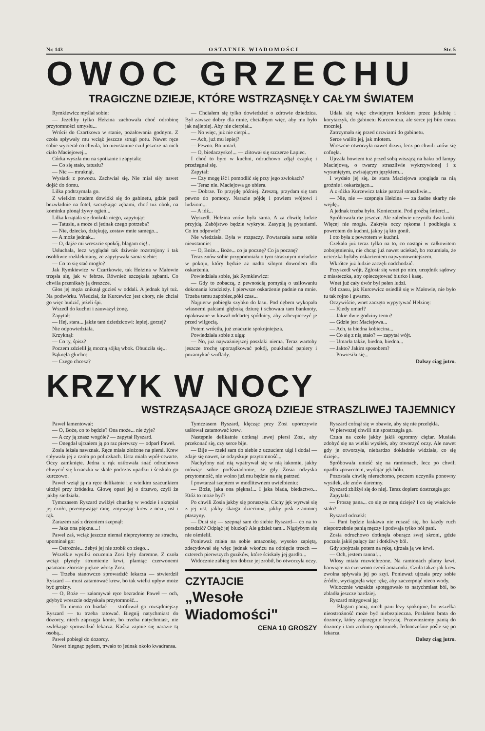Nr. 143 O S T A T N I E W I A D O M O Ś C I Str. 5
OWOC GRZECHU
TRAGICZNE DZIEJE, KTÓRE WSTRZĄSNĘŁY CAŁYM ŚWIATEM
Rymkiewicz myślał sobie:
— Jeżeliby tylko Hełzina zachowała choć odrobinę przytomności umysłu...
Wrócił do Czartkowa w stanie, pożałowania godnym. Z czoła spływały mu wciąż jeszcze strugi potu. Nawet ręce sobie wycierał co chwila, bo nieustannie czuł jeszcze na nich ciało Maciejowej...
Córka wyszła mu na spotkanie i zapytała:
— Co się stało, tatusiu?
— Nic — mruknął.
Wysiadł z powozu. Zachwiał się. Nie miał siły nawet dojść do domu.
Lilka podtrzymała go.
Z wielkim trudem dowlókł się do gabinetu, gdzie padł bezwładnie na fotel, szczękając zębami, choć tuż obok, na kominku płonął żywy ogień...
Lilka krzątała się dookoła niego, zapytując:
— Tatusiu, a może ci jednak czego potrzeba?
— Nie, dziecko, dziękuję, zostaw mnie samego...
— A może jednak...
— O, dajże mi wreszcie spokój, błagam cię!..
Usłuchała, lecz wyglądał tak dziwnie rozstrojony i tak osobliwie rozklekotany, że zapytywała sama siebie:
— Co to się stać mogło?
Jak Rymkiewicz w Czartkowie, tak Hełzina w Małowie trzęsła się, jak w febrze. Również szczękała zębami. Co chwila przenikały ją dreszcze.
Głos jej męża zniknął gdzieś w oddali. A jednak był tuż. Na podwórku. Wiedział, że Kurcewicz jest chory, nie chciał go więc budzić, jeżeli śpi.
Wszedł do kuchni i zauważył żonę.
Zapytał:
— Hej, stara... jakże tam dziedzicowi: lepiej, gorzej?
Nie odpowiedziała.
Krzyknął:
— Co ty, śpisz?
Poczem zdzielił ją mocną sójką wbok. Obudziła się...
Bąknęła głucho:
— Czego chcesz?
— Chciałem się tylko dowiedzieć o zdrowie dziedzica. Był zawsze dobry dla mnie, chciałbym więc, aby mu było jak najlepiej. Aby nie cierpiał...
— No więc, już nie cierpi...
— Ach, już mu lepiej?
— Pewno. Bo umarł.
— O, biedaczysko!... — zlitował się szczerze Łapiec.
I choć to było w kuchni, odruchowo zdjął czapkę i przeżegnał się.
Zapytał:
— Czy mogę iść i pomodlić się przy jego zwłokach?
— Teraz nie. Maciejowa go ubiera.
— Dobrze. To przyjdę później. Zresztą, przydam się tam pewno do pomocy. Narazie pójdę i powiem wójtowi i ludziom...
— A idź...
Wyszedł. Hełzina znów była sama. A za chwilę ludzie przyjdą. Zabójstwo będzie wykryte. Zasypią ją pytaniami. Co im odpowie?
Nie wiedziała. Była w rozpaczy. Powtarzała sama sobie nieustannie:
— O, Boże... Boże... co ja pocznę? Co ja pocznę?
Teraz znów sobie przypomniała o tym strasznym nieładzie w pokoju, który będzie aż nadto silnym dowodem dla oskarżenia.
Powiedziała sobie, jak Rymkiewicz:
— Gdy to zobaczą, z pewnością pomyślą o usiłowaniu dokonania kradzieży. I pierwsze oskarżenie padnie na mnie. Trzeba temu zapobiec,póki czas...
Najpierw pobiegła szybko do lasu. Pod dębem wykopała własnemi palcami głęboką dziurę i schowała tam banknoty, opakowane w kawał oddartej spódnicy, aby zabezpieczyć je przed wilgocią.
Potem wróciła, już znacznie spokojniejsza.
Powiedziała sobie z ulgą:
— No, już najważniejszej poszlaki niema. Teraz wartoby jeszcze trochę uporządkować pokój, poukładać papiery i pozamykać szuflady.
Udała się więc chwiejnym krokiem przez jadalnię i korytarzyk, do gabinetu Kurcewicza, ale serce jej biło coraz mocniej.
Zatrzymała się przed drzwiami do gabinetu.
Serce waliło jej, jak młotem.
Wreszcie otworzyła nawet drzwi, lecz po chwili znów się cofnęła.
Ujrzała bowiem tuż przed sobą wiszącą na haku od lampy Maciejową, o twarzy straszliwie wykrzywionej i z wysuniętym, zwisającym językiem...
I wydało jej się, że stara Maciejowa spogląda na nią groźnie i oskarżająco...
A z łóżka Kurcewicz także patrzał straszliwie...
— Nie, nie — szepnęła Hełzina — za żadne skarby nie wejdę...
A jednak trzeba było. Koniecznie. Pod groźbą śmierci...
Spróbowała raz jeszcze. Ale zaledwie uczyniła dwa kroki. Więcej nie mogła. Zakryła oczy rękoma i podbiegła z powrotem do kuchni, jakby ją kto gonił.
I oto była z powrotem w kuchni.
Czekała już teraz tylko na to, co nastąpi w całkowitem zobojętnieniu, nie chcąc już nawet uciekać, bo rozumiała, że ucieczka byłaby oskarżeniem najwymowniejszem.
Wkrótce już ludzie zaczęli nadchodzić.
Przyszedł wójt. Zgłosił się wnet po nim, urzędnik sądowy z miasteczka, aby opieczętować biurko i kasę.
Wnet już cały dwór był pełen ludzi.
Od czasu, jak Kurcewicz osiedlił się w Małowie, nie było tu tak rojno i gwarno.
Oczywiście, wnet zaczęto wypytywać Hełzinę:
— Kiedy umarł?
— Jakie dwie godziny temu?
— Gdzie jest Maciejowa...
— Ach, ta biedna kobiecina...
— Co się z nią stało? — zapytał wójt.
— Umarła także, biedna, biedna...
— Jakto? Jakim sposobem?
— Powiesiła się...
Dalszy ciąg jutro.
KRZYK W NOCY
WSTRZĄSAJĄCE GROZĄ DZIEJE STRASZLIWEJ TAJEMNICY
Paweł lamentował:
— O, Boże, co to będzie? Ona może... nie żyje?
— A czy ją znasz wogóle? — zapytał Ryszard.
— Onegdał ujrzałem ją po raz pierwszy — odparł Paweł.
Zosia leżała nawznak. Ręce miała złożone na piersi. Krew spływała jej z czoła po policzkach. Usta miała wpół-otwarte. Oczy zamknięte. Jedna z rąk usiłowała snać odruchowo chwycić się krzaczka w skale podczas upadku i ściskała go kurczowo.
Paweł wziął ją na ręce delikatnie i z wielkim szacunkiem ułożył przy źródełku. Głowę oparł jej o drzewo, czyli że jakby siedziała.
Tymczasem Ryszard zwilżył chustkę w wodzie i skrapiał jej czoło, przemywając ranę, zmywając krew z oczu, ust i rąk.
Zarazem zaś z drżeniem szepnął:
— Jaka ona piękna....!
Paweł zaś, wciąż jeszcze niemal nieprzytomny ze strachu, upominał go:
— Ostrożnie... żebyś jej nie zrobił co złego...
Wszelkie wysiłki ocucenia Zosi były daremne. Z czoła wciąż płynęły strumienie krwi, plamiąc czerwonemi pasmami złociste piękne włosy Zosi.
— Trzeba stanowczo sprowadzić lekarza — stwierdził Ryszard — musi zatamować krew, bo tak wielki upływ może być groźny.
— O, Boże — załamywał ręce bezradnie Paweł — och, gdybyż wreszcie odzyskała przytomność...
— Tu niema co biadać — strofował go rozsądniejszy Ryszard — tu trzeba ratować. Biegnij natychmiast do dozorcy, niech zaprzęga konie, bo trzeba natychmiast, nie zwlekając sprowadzić lekarza. Kaśka zajmie się narazie tą osobą...
Paweł pobiegł do dozorcy.
Nawet biegnąc pędem, trwało to jednak około kwadransa.
Tymczasem Ryszard, klęcząc przy Zosi uporczywie usiłował zatamować krew.
Następnie delikatnie dotknął lewej piersi Zosi, aby przekonać się, czy serce bije.
— Bije — rzekł sam do siebie z uczuciem ulgi i dodał — zdaje się nawet, że odzyskuje przytomność...
Nachylony nad nią wpatrywał się w nią łakomie, jakby mówiąc sobie podświadomie, że gdy Zosia odzyska przytomność, nie wolno już mu będzie na nią patrzeć.
I powtarzał szeptem w modlitewnem uwielbieniu:
— Boże, jaka ona piękna!... I jaka blada, biedactwo... Któż to może być?
Po chwili Zosia jakby się poruszyła. Cichy jęk wyrwał się z jej ust, jakby skarga dziecinna, jakby pisk zranionej ptaszyny.
— Dusi się — szepnął sam do siebie Ryszard— co na to poradzić? Odpiąć jej bluzkę? Ale gdzież tam... Nigdybym się nie ośmielił.
Ponieważ miała na sobie amazonkę, wysoko zapiętą, zdecydował się więc jednak wkońcu na odpięcie trzech — czterech pierwszych guzików, które ściskały jej gardło...
Widocznie zabieg ten dobrze jej zrobił, bo otworzyła oczy.
CZYTAJCIE
„Wesołe Wiadomości"
CENA 10 GROSZY
Ryszard cofnął się w obawie, aby się nie przelękła.
W pierwszej chwili nie spostrzegła go.
Czuła na czole jakby jakiś ogromny ciężar. Musiała zdobyć się na wielki wysiłek, aby otworzyć oczy. Ale nawet gdy je otworzyła, niebardzo dokładnie widziała, co się dzieje...
Spróbowała unieść się na ramionach, lecz po chwili opadła zpowrotem, wydając jęk bólu.
Pozostała chwilę nieruchomo, poczem uczyniła ponowny wysiłek, ale znów daremny.
Ryszard zbliżył się do niej. Teraz dopiero dostrzegła go:
Zapytała:
— Proszę pana... co się ze mną dzieje? I co się właściwie stało?
Ryszard odrzekł:
— Pani będzie łaskawa nie ruszać się, bo każdy ruch niepotrzebnie panią męczy i podwaja tylko ból pani.
Zosia odruchowo dotknęła oburącz swej skroni, gdzie poczuła jakiś palący żar i dotkliwy ból.
Gdy spojrzała potem na rękę, ujrzała ją we krwi.
— Och, jestem ranna!...
Włosy miała rozwichrzone. Na ramionach plamy krwi, barwiące na czerwono czerń amazonki. Czuła także jak krew zwolna spływała jej po szyi. Ponieważ ujrzała przy sobie źródło, wyciągnęła więc rękę, aby zaczerpnąć nieco wody.
Widocznie wszakże spotęgowało to natychmiast ból, bo zbladła jeszcze bardziej.
Ryszard mitygował ją:
— Błagam panią, niech pani leży spokojnie, bo wszelka nieostrożność może być niebezpieczna. Posłałem brata do dozorcy, który zaprzęgnie bryczkę. Przewieziemy panią do dozorcy i tam zrobimy opatrunek. Jednocześnie pośle się po lekarza.
Dalszy ciąg jutro.